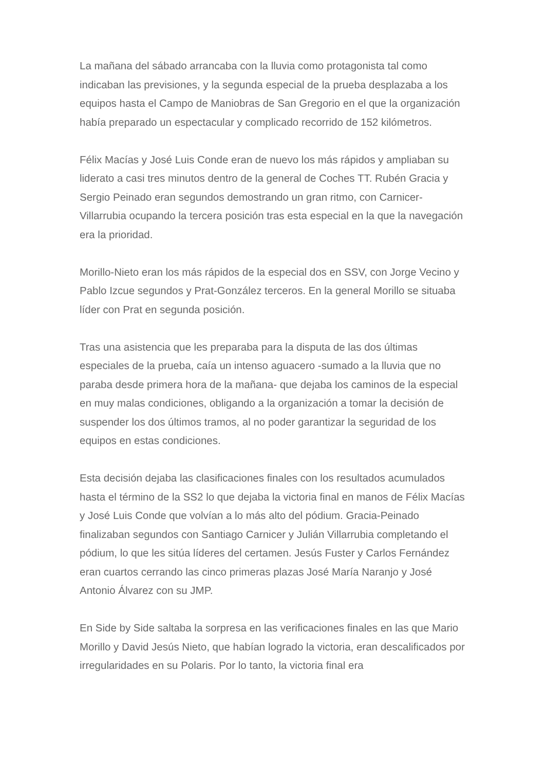La mañana del sábado arrancaba con la lluvia como protagonista tal como indicaban las previsiones, y la segunda especial de la prueba desplazaba a los equipos hasta el Campo de Maniobras de San Gregorio en el que la organización había preparado un espectacular y complicado recorrido de 152 kilómetros.
Félix Macías y José Luis Conde eran de nuevo los más rápidos y ampliaban su liderato a casi tres minutos dentro de la general de Coches TT. Rubén Gracia y Sergio Peinado eran segundos demostrando un gran ritmo, con Carnicer-Villarrubia ocupando la tercera posición tras esta especial en la que la navegación era la prioridad.
Morillo-Nieto eran los más rápidos de la especial dos en SSV, con Jorge Vecino y Pablo Izcue segundos y Prat-González terceros. En la general Morillo se situaba líder con Prat en segunda posición.
Tras una asistencia que les preparaba para la disputa de las dos últimas especiales de la prueba, caía un intenso aguacero -sumado a la lluvia que no paraba desde primera hora de la mañana- que dejaba los caminos de la especial en muy malas condiciones, obligando a la organización a tomar la decisión de suspender los dos últimos tramos, al no poder garantizar la seguridad de los equipos en estas condiciones.
Esta decisión dejaba las clasificaciones finales con los resultados acumulados hasta el término de la SS2 lo que dejaba la victoria final en manos de Félix Macías y José Luis Conde que volvían a lo más alto del pódium. Gracia-Peinado finalizaban segundos con Santiago Carnicer y Julián Villarrubia completando el pódium, lo que les sitúa líderes del certamen. Jesús Fuster y Carlos Fernández eran cuartos cerrando las cinco primeras plazas José María Naranjo y José Antonio Álvarez con su JMP.
En Side by Side saltaba la sorpresa en las verificaciones finales en las que Mario Morillo y David Jesús Nieto, que habían logrado la victoria, eran descalificados por irregularidades en su Polaris. Por lo tanto, la victoria final era